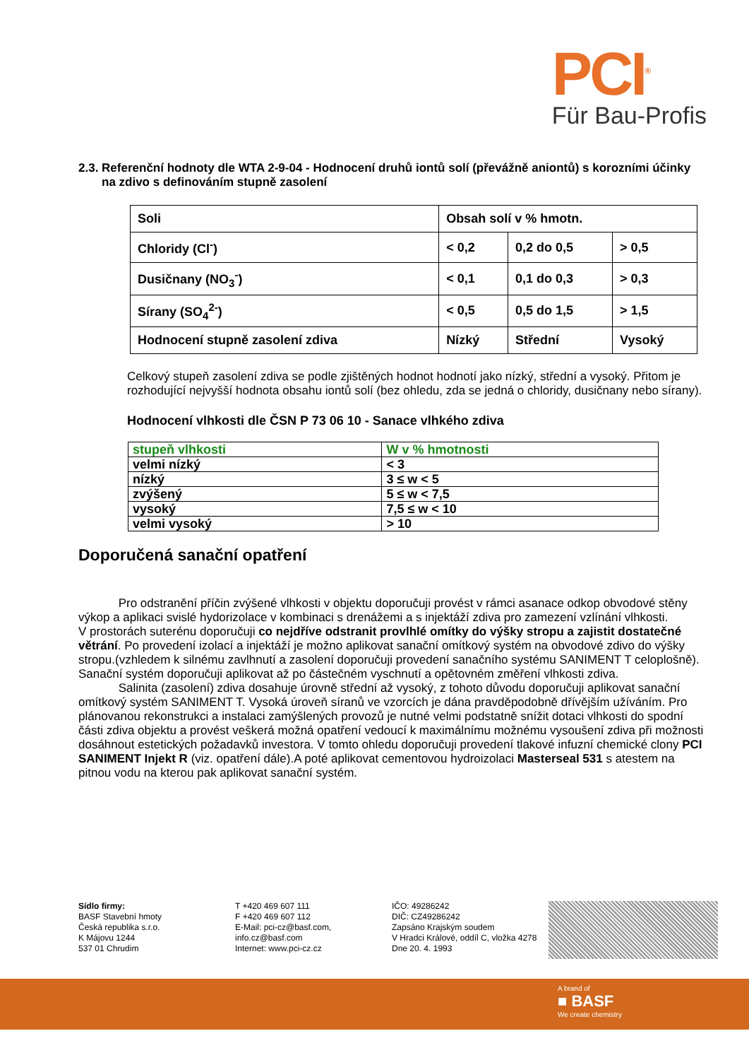PCI<sup>®</sup>
Für Bau-Profis
2.3. Referenční hodnoty dle WTA 2-9-04 - Hodnocení druhů iontů solí (převážně aniontů) s korozními účinky na zdivo s definováním stupně zasolení
| Soli | Obsah solí v % hmotn. | | |
| Chloridy (Cl<sup>-</sup>) | < 0,2 | 0,2 do 0,5 | > 0,5 |
| Dusičnany (NO<sub>3</sub><sup>-</sup>) | < 0,1 | 0,1 do 0,3 | > 0,3 |
| Sírany (SO<sub>4</sub><sup>2-</sup>) | < 0,5 | 0,5 do 1,5 | > 1,5 |
| Hodnocení stupně zasolení zdiva | Nízký | Střední | Vysoký |
Celkový stupeň zasolení zdiva se podle zjištěných hodnot hodnotí jako nízký, střední a vysoký. Přitom je rozhodující nejvyšší hodnota obsahu iontů solí (bez ohledu, zda se jedná o chloridy, dusičnany nebo sírany).
Hodnocení vlhkosti dle ČSN P 73 06 10 - Sanace vlhkého zdiva
| stupeň vlhkosti | W v % hmotnosti |
| velmi nízký | < 3 |
| nízký | 3 ≤ w < 5 |
| zvýšený | 5 ≤ w < 7,5 |
| vysoký | 7,5 ≤ w < 10 |
| velmi vysoký | > 10 |
Doporučená sanační opatření
Pro odstranění příčin zvýšené vlhkosti v objektu doporučuji provést v rámci asanace odkop obvodové stěny výkop a aplikaci svislé hydorizolace v kombinaci s drenážemi a s injektáží zdiva pro zamezení vzlínání vlhkosti.
V prostorách suterénu doporučuji co nejdříve odstranit provlhlé omítky do výšky stropu a zajistit dostatečné větrání. Po provedení izolací a injektáží je možno aplikovat sanační omítkový systém na obvodové zdivo do výšky stropu.(vzhledem k silnému zavlhnutí a zasolení doporučuji provedení sanačního systému SANIMENT T celoplošně). Sanační systém doporučuji aplikovat až po částečném vyschnutí a opětovném změření vlhkosti zdiva.
Salinita (zasolení) zdiva dosahuje úrovně střední až vysoký, z tohoto důvodu doporučuji aplikovat sanační omítkový systém SANIMENT T. Vysoká úroveň síranů ve vzorcích je dána pravděpodobně dřívějším užíváním. Pro plánovanou rekonstrukci a instalaci zamýšlených provozů je nutné velmi podstatně snížit dotaci vlhkosti do spodní části zdiva objektu a provést veškerá možná opatření vedoucí k maximálnímu možnému vysoušení zdiva při možnosti dosáhnout estetických požadavků investora. V tomto ohledu doporučuji provedení tlakové infuzní chemické clony PCI SANIMENT Injekt R (viz. opatření dále).A poté aplikovat cementovou hydroizolaci Masterseal 531 s atestem na pitnou vodu na kterou pak aplikovat sanační systém.
Sídlo firmy:
BASF Stavební hmoty
Česká republika s.r.o.
K Májovu 1244
537 01 Chrudim
T +420 469 607 111
F +420 469 607 112
E-Mail: pci-cz@basf.com,
info.cz@basf.com
Internet: www.pci-cz.cz
IČO: 49286242
DIČ: CZ49286242
Zapsáno Krajským soudem
V Hradci Králové, oddíl C, vložka 4278
Dne 20. 4. 1993
A brand of
■ BASF
We create chemistry